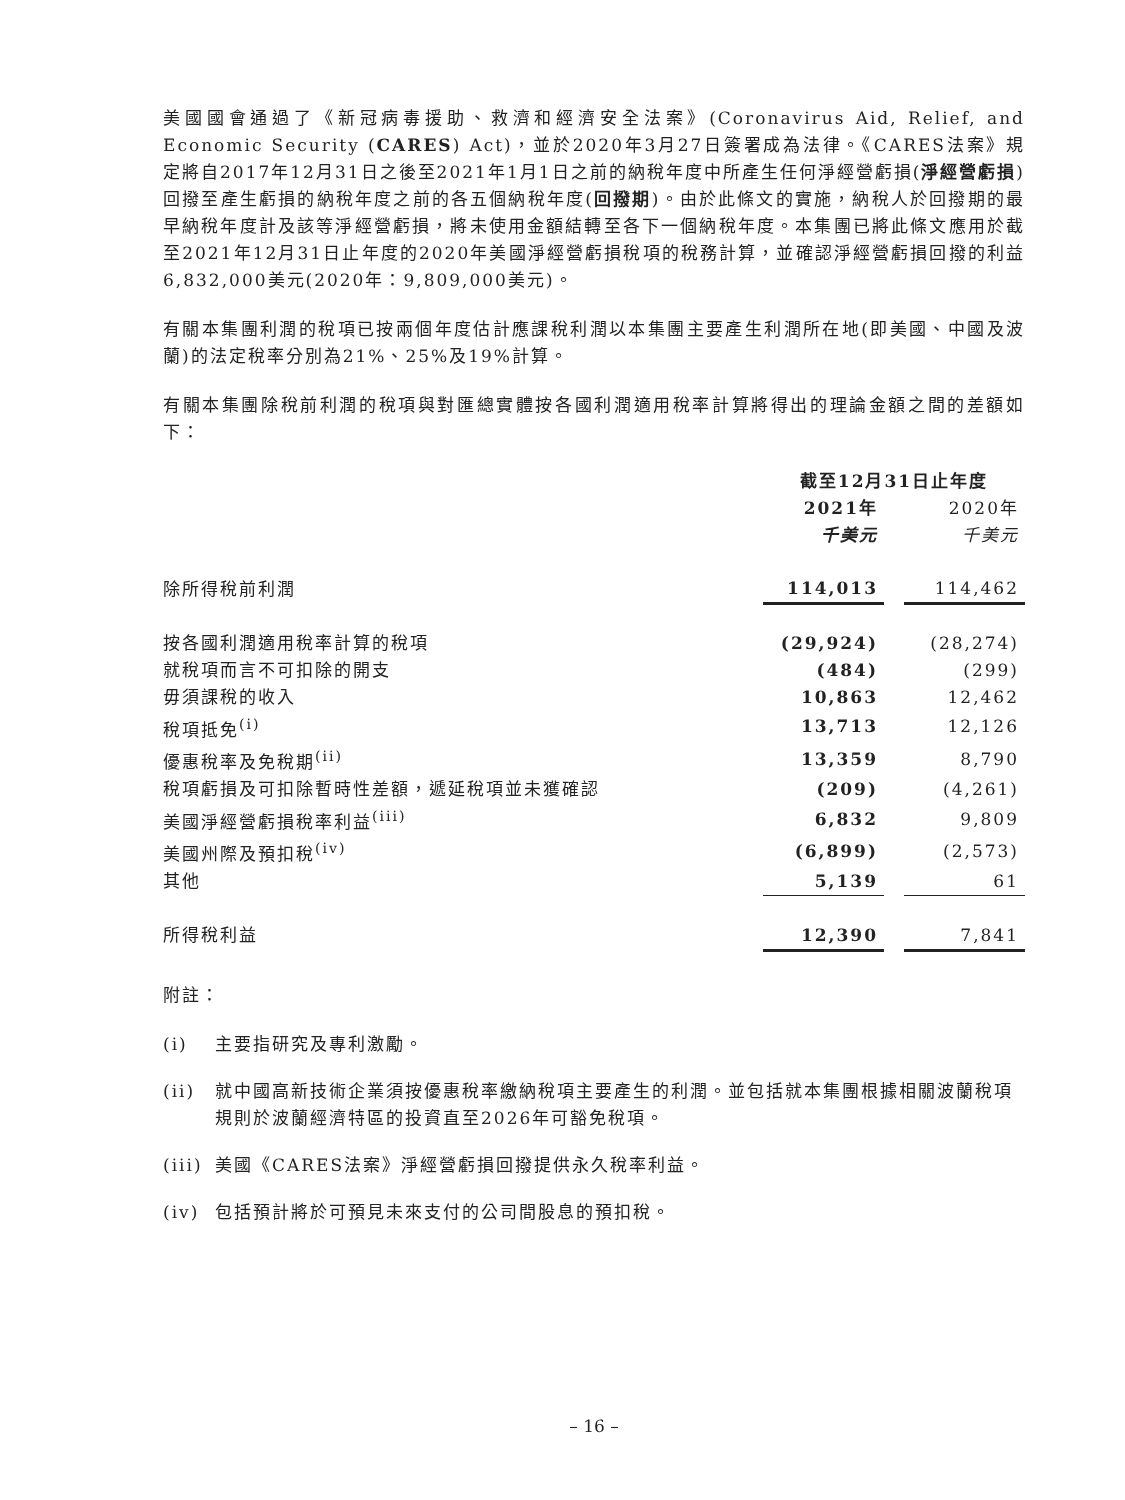美國國會通過了《新冠病毒援助、救濟和經濟安全法案》(Coronavirus Aid, Relief, and Economic Security (CARES) Act)，並於2020年3月27日簽署成為法律。《CARES法案》規定將自2017年12月31日之後至2021年1月1日之前的納稅年度中所產生任何淨經營虧損(淨經營虧損)回撥至產生虧損的納稅年度之前的各五個納稅年度(回撥期)。由於此條文的實施，納稅人於回撥期的最早納稅年度計及該等淨經營虧損，將未使用金額結轉至各下一個納稅年度。本集團已將此條文應用於截至2021年12月31日止年度的2020年美國淨經營虧損稅項的稅務計算，並確認淨經營虧損回撥的利益6,832,000美元(2020年：9,809,000美元)。
有關本集團利潤的稅項已按兩個年度估計應課稅利潤以本集團主要產生利潤所在地(即美國、中國及波蘭)的法定稅率分別為21%、25%及19%計算。
有關本集團除稅前利潤的稅項與對匯總實體按各國利潤適用稅率計算將得出的理論金額之間的差額如下：
| | 截至12月31日止年度 | | |
| | 2021年 | | 2020年 |
| | 千美元 | | 千美元 |
| 除所得稅前利潤 | 114,013 | | 114,462 |
| 按各國利潤適用稅率計算的稅項 | (29,924) | | (28,274) |
| 就稅項而言不可扣除的開支 | (484) | | (299) |
| 毋須課稅的收入 | 10,863 | | 12,462 |
| 稅項抵免<sup>(i)</sup> | 13,713 | | 12,126 |
| 優惠稅率及免稅期<sup>(ii)</sup> | 13,359 | | 8,790 |
| 稅項虧損及可扣除暫時性差額，遞延稅項並未獲確認 | (209) | | (4,261) |
| 美國淨經營虧損稅率利益<sup>(iii)</sup> | 6,832 | | 9,809 |
| 美國州際及預扣稅<sup>(iv)</sup> | (6,899) | | (2,573) |
| 其他 | 5,139 | | 61 |
| 所得稅利益 | 12,390 | | 7,841 |
附註：
(i) 主要指研究及專利激勵。
(ii) 就中國高新技術企業須按優惠稅率繳納稅項主要產生的利潤。並包括就本集團根據相關波蘭稅項規則於波蘭經濟特區的投資直至2026年可豁免稅項。
(iii) 美國《CARES法案》淨經營虧損回撥提供永久稅率利益。
(iv) 包括預計將於可預見未來支付的公司間股息的預扣稅。
– 16 –